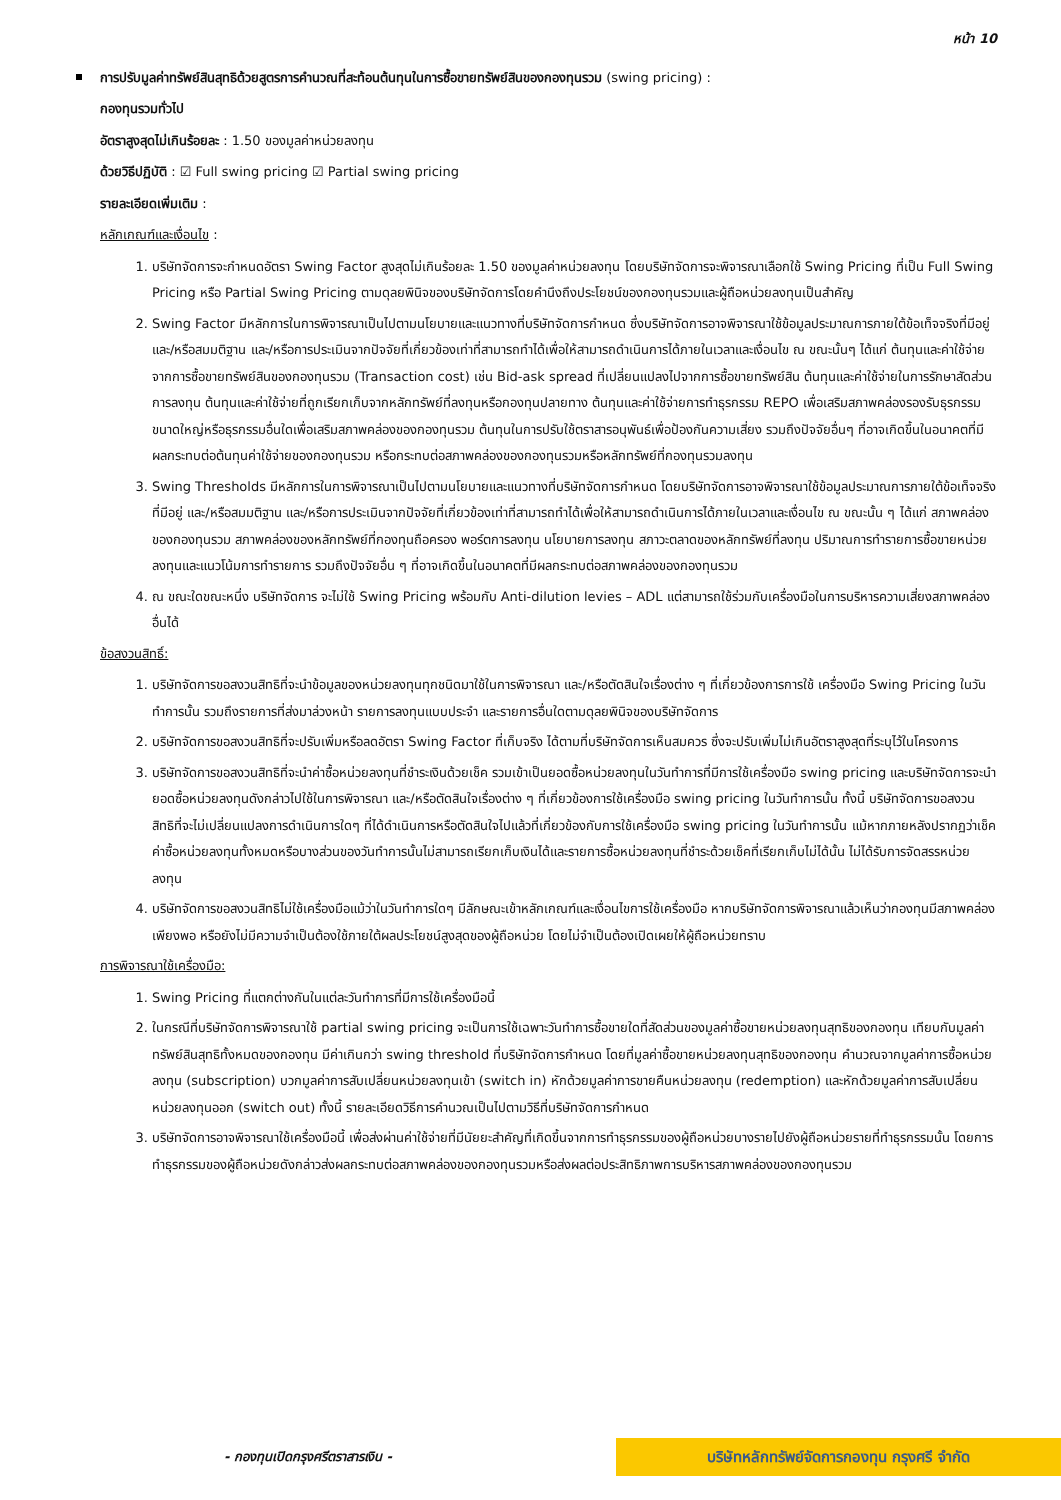หน้า 10
การปรับมูลค่าทรัพย์สินสุทธิด้วยสูตรการคำนวณที่สะท้อนต้นทุนในการซื้อขายทรัพย์สินของกองทุนรวม (swing pricing) :
กองทุนรวมทั่วไป
อัตราสูงสุดไม่เกินร้อยละ : 1.50 ของมูลค่าหน่วยลงทุน
ด้วยวิธีปฏิบัติ : ☑ Full swing pricing ☑ Partial swing pricing
รายละเอียดเพิ่มเติม :
หลักเกณฑ์และเงื่อนไข :
1. บริษัทจัดการจะกำหนดอัตรา Swing Factor สูงสุดไม่เกินร้อยละ 1.50 ของมูลค่าหน่วยลงทุน โดยบริษัทจัดการจะพิจารณาเลือกใช้ Swing Pricing ที่เป็น Full Swing Pricing หรือ Partial Swing Pricing ตามดุลยพินิจของบริษัทจัดการโดยคำนึงถึงประโยชน์ของกองทุนรวมและผู้ถือหน่วยลงทุนเป็นสำคัญ
2. Swing Factor มีหลักการในการพิจารณาเป็นไปตามนโยบายและแนวทางที่บริษัทจัดการกำหนด ซึ่งบริษัทจัดการอาจพิจารณาใช้ข้อมูลประมาณการภายใต้ข้อเท็จจริงที่มีอยู่ และ/หรือสมมติฐาน และ/หรือการประเมินจากปัจจัยที่เกี่ยวข้องเท่าที่สามารถทำได้เพื่อให้สามารถดำเนินการได้ภายในเวลาและเงื่อนไข ณ ขณะนั้นๆ ได้แก่ ต้นทุนและค่าใช้จ่ายจากการซื้อขายทรัพย์สินของกองทุนรวม (Transaction cost) เช่น Bid-ask spread ที่เปลี่ยนแปลงไปจากการซื้อขายทรัพย์สิน ต้นทุนและค่าใช้จ่ายในการรักษาสัดส่วนการลงทุน ต้นทุนและค่าใช้จ่ายที่ถูกเรียกเก็บจากหลักทรัพย์ที่ลงทุนหรือกองทุนปลายทาง ต้นทุนและค่าใช้จ่ายการทำธุรกรรม REPO เพื่อเสริมสภาพคล่องรองรับธุรกรรมขนาดใหญ่หรือธุรกรรมอื่นใดเพื่อเสริมสภาพคล่องของกองทุนรวม ต้นทุนในการปรับใช้ตราสารอนุพันธ์เพื่อป้องกันความเสี่ยง รวมถึงปัจจัยอื่นๆ ที่อาจเกิดขึ้นในอนาคตที่มีผลกระทบต่อต้นทุนค่าใช้จ่ายของกองทุนรวม หรือกระทบต่อสภาพคล่องของกองทุนรวมหรือหลักทรัพย์ที่กองทุนรวมลงทุน
3. Swing Thresholds มีหลักการในการพิจารณาเป็นไปตามนโยบายและแนวทางที่บริษัทจัดการกำหนด โดยบริษัทจัดการอาจพิจารณาใช้ข้อมูลประมาณการภายใต้ข้อเท็จจริงที่มีอยู่ และ/หรือสมมติฐาน และ/หรือการประเมินจากปัจจัยที่เกี่ยวข้องเท่าที่สามารถทำได้เพื่อให้สามารถดำเนินการได้ภายในเวลาและเงื่อนไข ณ ขณะนั้น ๆ ได้แก่ สภาพคล่องของกองทุนรวม สภาพคล่องของหลักทรัพย์ที่กองทุนถือครอง พอร์ตการลงทุน นโยบายการลงทุน สภาวะตลาดของหลักทรัพย์ที่ลงทุน ปริมาณการทำรายการซื้อขายหน่วยลงทุนและแนวโน้มการทำรายการ รวมถึงปัจจัยอื่น ๆ ที่อาจเกิดขึ้นในอนาคตที่มีผลกระทบต่อสภาพคล่องของกองทุนรวม
4. ณ ขณะใดขณะหนึ่ง บริษัทจัดการ จะไม่ใช้ Swing Pricing พร้อมกับ Anti-dilution levies – ADL แต่สามารถใช้ร่วมกับเครื่องมือในการบริหารความเสี่ยงสภาพคล่องอื่นได้
ข้อสงวนสิทธิ์:
1. บริษัทจัดการขอสงวนสิทธิที่จะนำข้อมูลของหน่วยลงทุนทุกชนิดมาใช้ในการพิจารณา และ/หรือตัดสินใจเรื่องต่าง ๆ ที่เกี่ยวข้องการการใช้ เครื่องมือ Swing Pricing ในวันทำการนั้น รวมถึงรายการที่ส่งมาล่วงหน้า รายการลงทุนแบบประจำ และรายการอื่นใดตามดุลยพินิจของบริษัทจัดการ
2. บริษัทจัดการขอสงวนสิทธิที่จะปรับเพิ่มหรือลดอัตรา Swing Factor ที่เก็บจริง ได้ตามที่บริษัทจัดการเห็นสมควร ซึ่งจะปรับเพิ่มไม่เกินอัตราสูงสุดที่ระบุไว้ในโครงการ
3. บริษัทจัดการขอสงวนสิทธิที่จะนำค่าซื้อหน่วยลงทุนที่ชำระเงินด้วยเช็ค รวมเข้าเป็นยอดซื้อหน่วยลงทุนในวันทำการที่มีการใช้เครื่องมือ swing pricing และบริษัทจัดการจะนำยอดซื้อหน่วยลงทุนดังกล่าวไปใช้ในการพิจารณา และ/หรือตัดสินใจเรื่องต่าง ๆ ที่เกี่ยวข้องการใช้เครื่องมือ swing pricing ในวันทำการนั้น ทั้งนี้ บริษัทจัดการขอสงวนสิทธิที่จะไม่เปลี่ยนแปลงการดำเนินการใดๆ ที่ได้ดำเนินการหรือตัดสินใจไปแล้วที่เกี่ยวข้องกับการใช้เครื่องมือ swing pricing ในวันทำการนั้น แม้หากภายหลังปรากฏว่าเช็คค่าซื้อหน่วยลงทุนทั้งหมดหรือบางส่วนของวันทำการนั้นไม่สามารถเรียกเก็บเงินได้และรายการซื้อหน่วยลงทุนที่ชำระด้วยเช็คที่เรียกเก็บไม่ได้นั้น ไม่ได้รับการจัดสรรหน่วยลงทุน
4. บริษัทจัดการขอสงวนสิทธิไม่ใช้เครื่องมือแม้ว่าในวันทำการใดๆ มีลักษณะเข้าหลักเกณฑ์และเงื่อนไขการใช้เครื่องมือ หากบริษัทจัดการพิจารณาแล้วเห็นว่ากองทุนมีสภาพคล่องเพียงพอ หรือยังไม่มีความจำเป็นต้องใช้ภายใต้ผลประโยชน์สูงสุดของผู้ถือหน่วย โดยไม่จำเป็นต้องเปิดเผยให้ผู้ถือหน่วยทราบ
การพิจารณาใช้เครื่องมือ:
1. Swing Pricing ที่แตกต่างกันในแต่ละวันทำการที่มีการใช้เครื่องมือนี้
2. ในกรณีที่บริษัทจัดการพิจารณาใช้ partial swing pricing จะเป็นการใช้เฉพาะวันทำการซื้อขายใดที่สัดส่วนของมูลค่าซื้อขายหน่วยลงทุนสุทธิของกองทุน เทียบกับมูลค่าทรัพย์สินสุทธิทั้งหมดของกองทุน มีค่าเกินกว่า swing threshold ที่บริษัทจัดการกำหนด โดยที่มูลค่าซื้อขายหน่วยลงทุนสุทธิของกองทุน คำนวณจากมูลค่าการซื้อหน่วยลงทุน (subscription) บวกมูลค่าการสับเปลี่ยนหน่วยลงทุนเข้า (switch in) หักด้วยมูลค่าการขายคืนหน่วยลงทุน (redemption) และหักด้วยมูลค่าการสับเปลี่ยนหน่วยลงทุนออก (switch out) ทั้งนี้ รายละเอียดวิธีการคำนวณเป็นไปตามวิธีที่บริษัทจัดการกำหนด
3. บริษัทจัดการอาจพิจารณาใช้เครื่องมือนี้ เพื่อส่งผ่านค่าใช้จ่ายที่มีนัยยะสำคัญที่เกิดขึ้นจากการทำธุรกรรมของผู้ถือหน่วยบางรายไปยังผู้ถือหน่วยรายที่ทำธุรกรรมนั้น โดยการทำธุรกรรมของผู้ถือหน่วยดังกล่าวส่งผลกระทบต่อสภาพคล่องของกองทุนรวมหรือส่งผลต่อประสิทธิภาพการบริหารสภาพคล่องของกองทุนรวม
- กองทุนเปิดกรุงศรีตราสารเงิน -
บริษัทหลักทรัพย์จัดการกองทุน กรุงศรี จำกัด